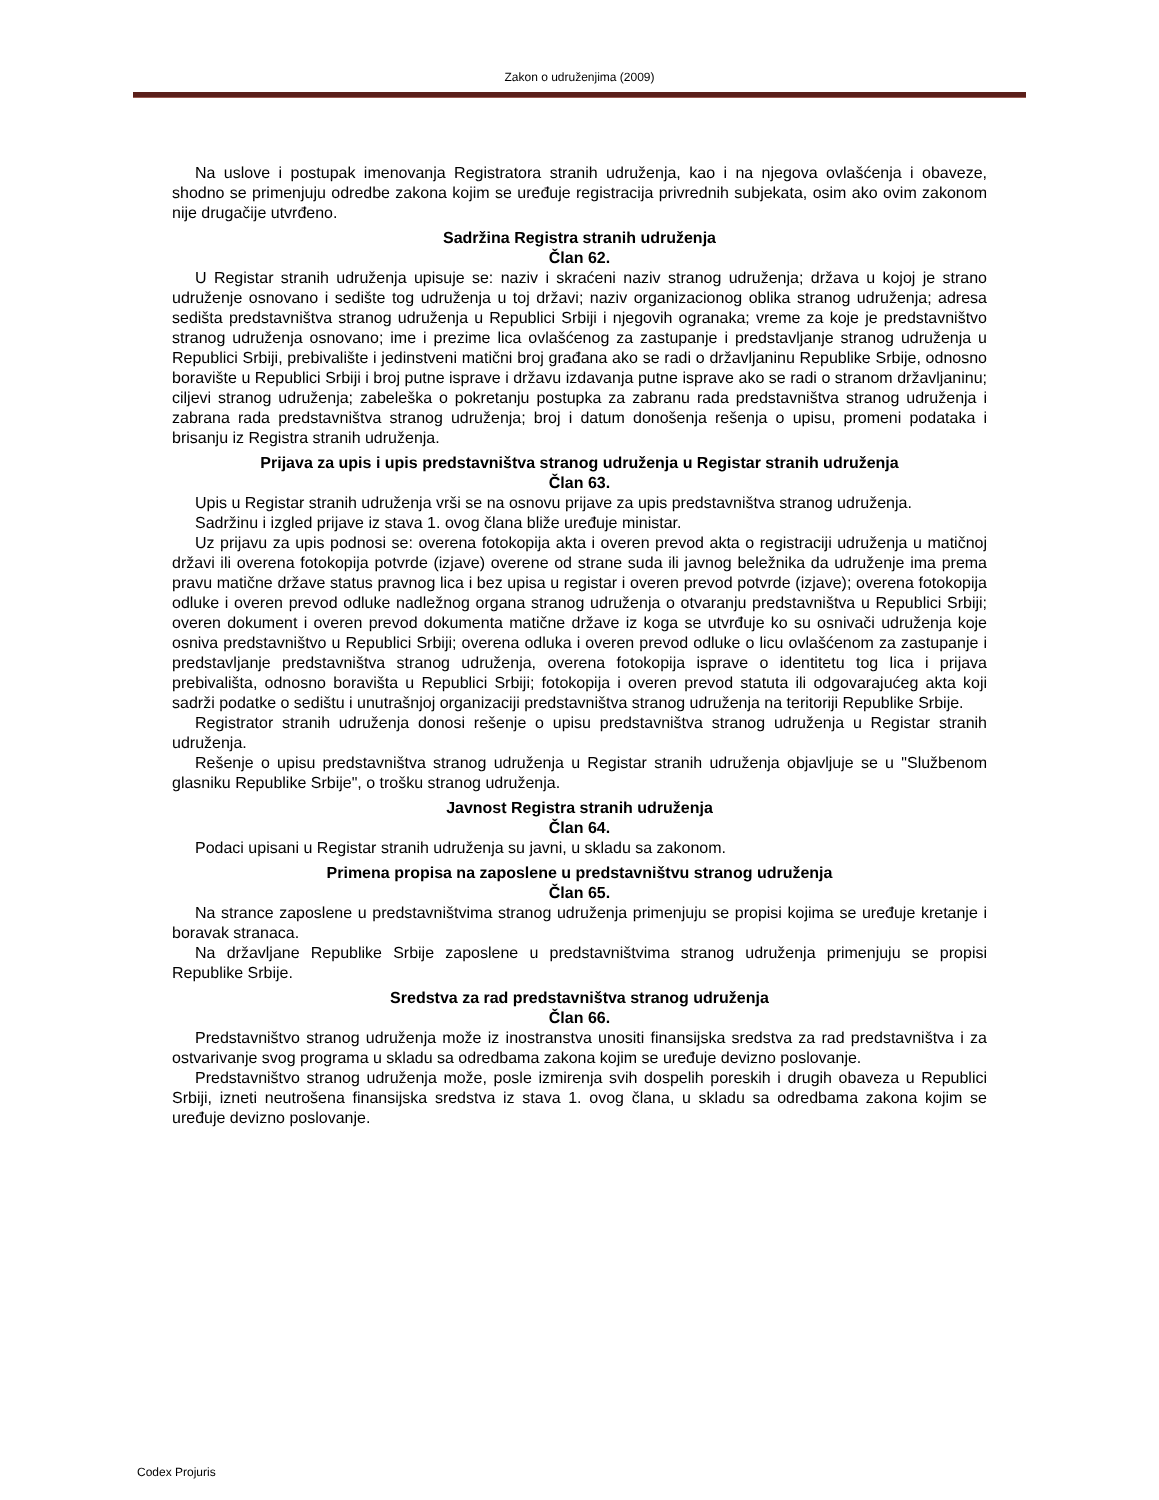Zakon o udruženjima (2009)
Na uslove i postupak imenovanja Registratora stranih udruženja, kao i na njegova ovlašćenja i obaveze, shodno se primenjuju odredbe zakona kojim se uređuje registracija privrednih subjekata, osim ako ovim zakonom nije drugačije utvrđeno.
Sadržina Registra stranih udruženja
Član 62.
U Registar stranih udruženja upisuje se: naziv i skraćeni naziv stranog udruženja; država u kojoj je strano udruženje osnovano i sedište tog udruženja u toj državi; naziv organizacionog oblika stranog udruženja; adresa sedišta predstavništva stranog udruženja u Republici Srbiji i njegovih ogranaka; vreme za koje je predstavništvo stranog udruženja osnovano; ime i prezime lica ovlašćenog za zastupanje i predstavljanje stranog udruženja u Republici Srbiji, prebivalište i jedinstveni matični broj građana ako se radi o državljaninu Republike Srbije, odnosno boravište u Republici Srbiji i broj putne isprave i državu izdavanja putne isprave ako se radi o stranom državljaninu; ciljevi stranog udruženja; zabeleška o pokretanju postupka za zabranu rada predstavništva stranog udruženja i zabrana rada predstavništva stranog udruženja; broj i datum donošenja rešenja o upisu, promeni podataka i brisanju iz Registra stranih udruženja.
Prijava za upis i upis predstavništva stranog udruženja u Registar stranih udruženja
Član 63.
Upis u Registar stranih udruženja vrši se na osnovu prijave za upis predstavništva stranog udruženja.
Sadržinu i izgled prijave iz stava 1. ovog člana bliže uređuje ministar.
Uz prijavu za upis podnosi se: overena fotokopija akta i overen prevod akta o registraciji udruženja u matičnoj državi ili overena fotokopija potvrde (izjave) overene od strane suda ili javnog beležnika da udruženje ima prema pravu matične države status pravnog lica i bez upisa u registar i overen prevod potvrde (izjave); overena fotokopija odluke i overen prevod odluke nadležnog organa stranog udruženja o otvaranju predstavništva u Republici Srbiji; overen dokument i overen prevod dokumenta matične države iz koga se utvrđuje ko su osnivači udruženja koje osniva predstavništvo u Republici Srbiji; overena odluka i overen prevod odluke o licu ovlašćenom za zastupanje i predstavljanje predstavništva stranog udruženja, overena fotokopija isprave o identitetu tog lica i prijava prebivališta, odnosno boravišta u Republici Srbiji; fotokopija i overen prevod statuta ili odgovarajućeg akta koji sadrži podatke o sedištu i unutrašnjoj organizaciji predstavništva stranog udruženja na teritoriji Republike Srbije.
Registrator stranih udruženja donosi rešenje o upisu predstavništva stranog udruženja u Registar stranih udruženja.
Rešenje o upisu predstavništva stranog udruženja u Registar stranih udruženja objavljuje se u "Službenom glasniku Republike Srbije", o trošku stranog udruženja.
Javnost Registra stranih udruženja
Član 64.
Podaci upisani u Registar stranih udruženja su javni, u skladu sa zakonom.
Primena propisa na zaposlene u predstavništvu stranog udruženja
Član 65.
Na strance zaposlene u predstavništvima stranog udruženja primenjuju se propisi kojima se uređuje kretanje i boravak stranaca.
Na državljane Republike Srbije zaposlene u predstavništvima stranog udruženja primenjuju se propisi Republike Srbije.
Sredstva za rad predstavništva stranog udruženja
Član 66.
Predstavništvo stranog udruženja može iz inostranstva unositi finansijska sredstva za rad predstavništva i za ostvarivanje svog programa u skladu sa odredbama zakona kojim se uređuje devizno poslovanje.
Predstavništvo stranog udruženja može, posle izmirenja svih dospelih poreskih i drugih obaveza u Republici Srbiji, izneti neutrošena finansijska sredstva iz stava 1. ovog člana, u skladu sa odredbama zakona kojim se uređuje devizno poslovanje.
Codex Projuris